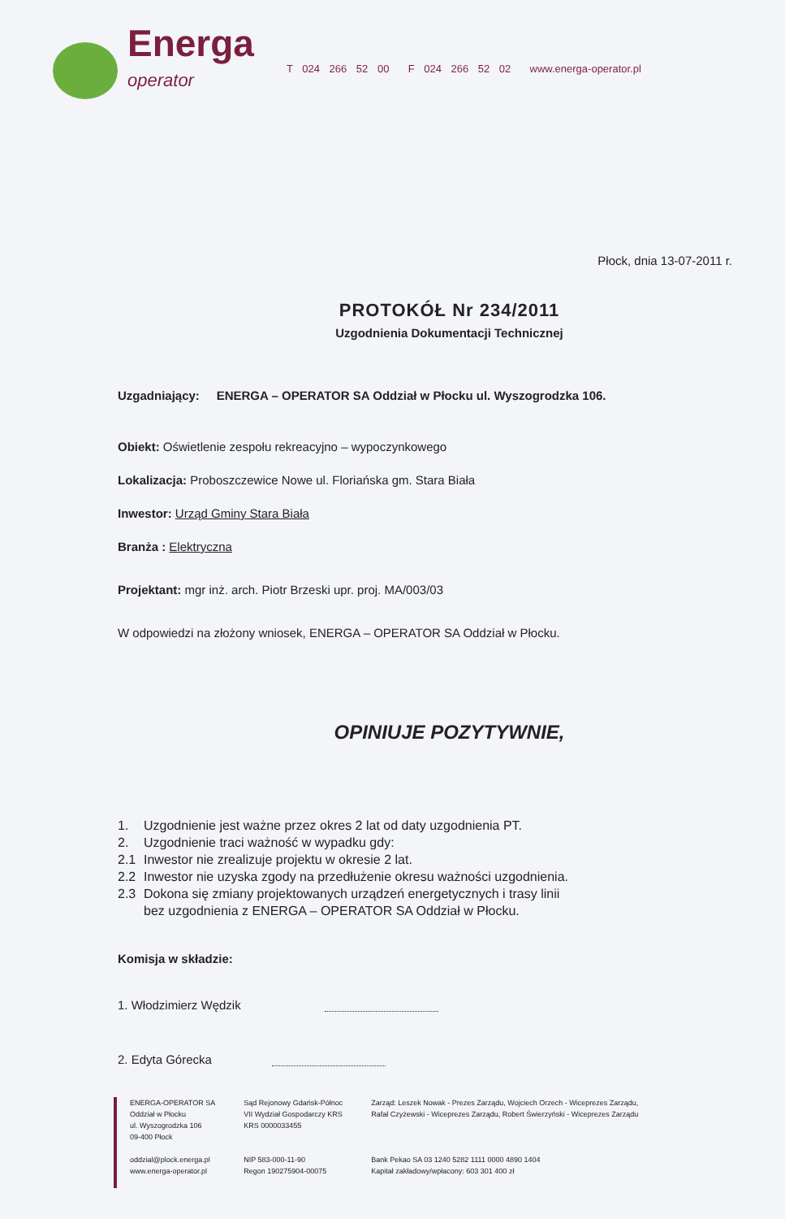Energa
operator
T 024 266 52 00 F 024 266 52 02 www.energa-operator.pl
Płock, dnia 13-07-2011 r.
PROTOKÓŁ Nr 234/2011
Uzgodnienia Dokumentacji Technicznej
Uzgadniający: ENERGA – OPERATOR SA Oddział w Płocku ul. Wyszogrodzka 106.
Obiekt: Oświetlenie zespołu rekreacyjno – wypoczynkowego
Lokalizacja: Proboszczewice Nowe ul. Floriańska gm. Stara Biała
Inwestor: Urząd Gminy Stara Biała
Branża : Elektryczna
Projektant: mgr inż. arch. Piotr Brzeski upr. proj. MA/003/03
W odpowiedzi na złożony wniosek, ENERGA – OPERATOR SA Oddział w Płocku.
OPINIUJE POZYTYWNIE,
1. Uzgodnienie jest ważne przez okres 2 lat od daty uzgodnienia PT.
2. Uzgodnienie traci ważność w wypadku gdy:
2.1 Inwestor nie zrealizuje projektu w okresie 2 lat.
2.2 Inwestor nie uzyska zgody na przedłużenie okresu ważności uzgodnienia.
2.3 Dokona się zmiany projektowanych urządzeń energetycznych i trasy linii
bez uzgodnienia z ENERGA – OPERATOR SA Oddział w Płocku.
Komisja w składzie:
1. Włodzimierz Wędzik
2. Edyta Górecka
ENERGA-OPERATOR SA
Oddział w Płocku
ul. Wyszogrodzka 106
09-400 Płock
oddzial@plock.energa.pl
www.energa-operator.pl
Sąd Rejonowy Gdańsk-Północ
VII Wydział Gospodarczy KRS
KRS 0000033455
NIP 583-000-11-90
Regon 190275904-00075
Zarząd: Leszek Nowak - Prezes Zarządu, Wojciech Orzech - Wiceprezes Zarządu,
Rafał Czyżewski - Wiceprezes Zarządu, Robert Świerzyński - Wiceprezes Zarządu
Bank Pekao SA 03 1240 5282 1111 0000 4890 1404
Kapitał zakładowy/wpłacony: 603 301 400 zł